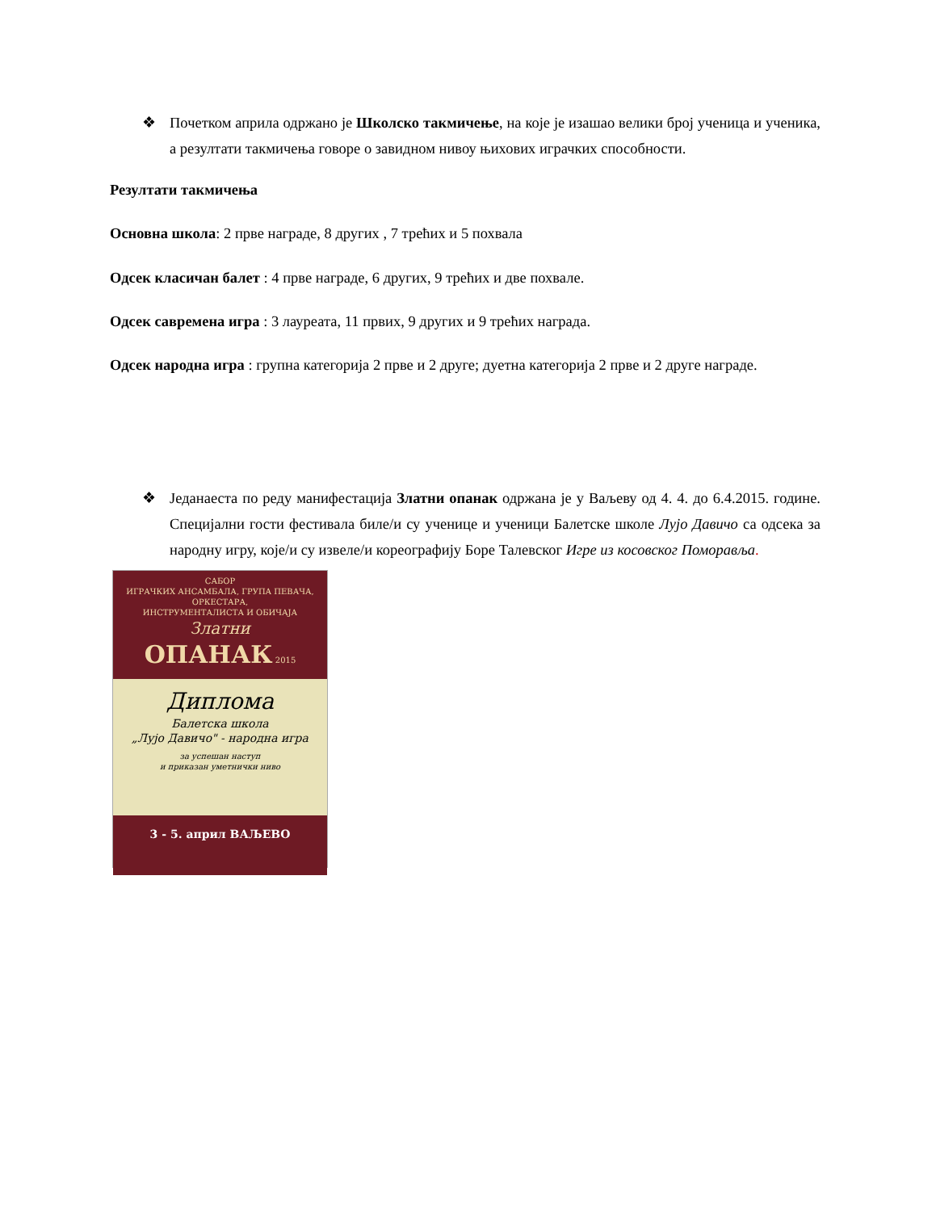❖ Почетком априла одржано је Школско такмичење, на које је изашао велики број ученица и ученика, а резултати такмичења говоре о завидном нивоу њихових играчких способности.
Резултати такмичења
Основна школа: 2 прве награде, 8 других , 7 трећих и 5 похвала
Одсек класичан балет : 4 прве награде, 6 других, 9 трећих и две похвале.
Одсек савремена игра : 3 лауреата, 11 првих, 9 других и 9 трећих награда.
Одсек народна игра : групна категорија 2 прве и 2 друге; дуетна категорија 2 прве и 2 друге награде.
❖ Једанаеста по реду манифестација Златни опанак одржана је у Ваљеву од 4. 4. до 6.4.2015. године. Специјални гости фестивала биле/и су ученице и ученици Балетске школе Лујо Давичо са одсека за народну игру, које/и су извеле/и кореографију Боре Талевског Игре из косовског Поморавља.
САБОР
ИГРАЧКИХ АНСАМБАЛА, ГРУПА ПЕВАЧА, ОРКЕСТАРА,
ИНСТРУМЕНТАЛИСТА И ОБИЧАЈА
Златни
ОПАНАК 2015
Диплома
Балетска школа
„Лујо Давичо" - народна игра
за успешан наступ
и приказан уметнички ниво
3 - 5. април ВАЉЕВО